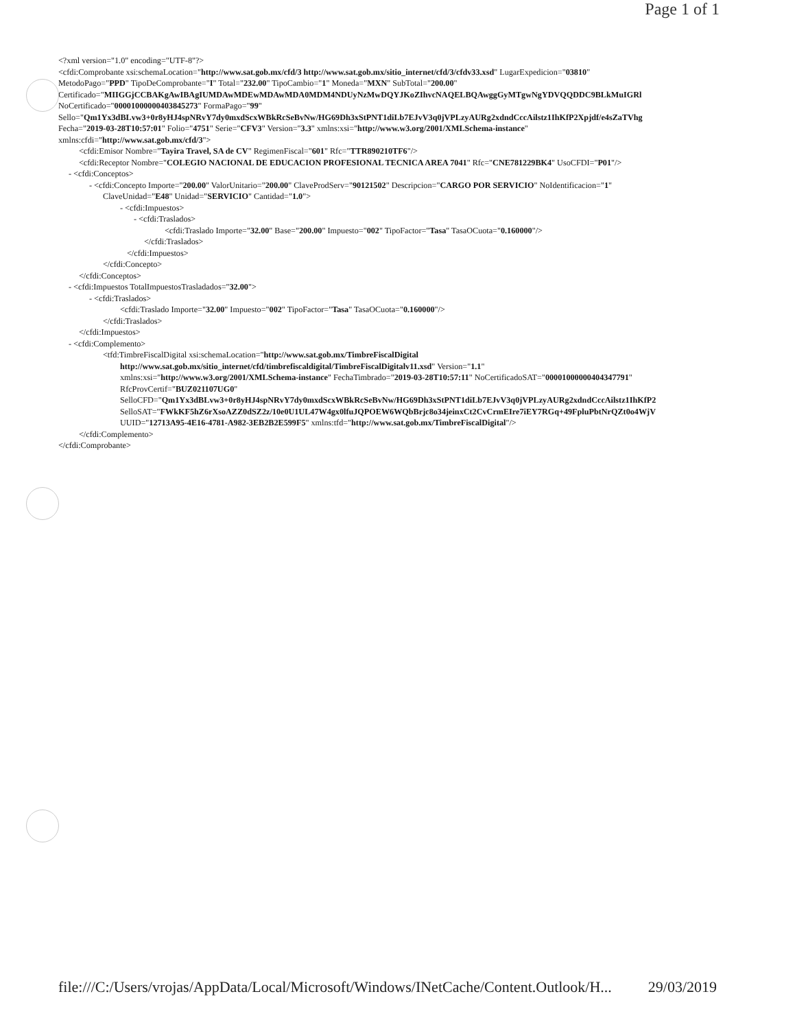Page 1 of 1
<?xml version="1.0" encoding="UTF-8"?>
<cfdi:Comprobante xsi:schemaLocation="http://www.sat.gob.mx/cfd/3 http://www.sat.gob.mx/sitio_internet/cfd/3/cfdv33.xsd" LugarExpedicion="03810"
MetodoPago="PPD" TipoDeComprobante="I" Total="232.00" TipoCambio="1" Moneda="MXN" SubTotal="200.00"
Certificado="MIIGGjCCBAKgAwIBAgIUMDAwMDEwMDAwMDA0MDM4NDUyNzMwDQYJKoZIhvcNAQELBQAwggGyMTgwNgYDVQQDDC9BLkMuIGRl
NoCertificado="00001000000403845273" FormaPago="99"
Sello="Qm1Yx3dBLvw3+0r8yHJ4spNRvY7dy0mxdScxWBkRcSeBvNw/HG69Dh3xStPNT1diLb7EJvV3q0jVPLzyAURg2xdndCccAilstz1IhKfP2Xpjdf/e4sZaTVhg
Fecha="2019-03-28T10:57:01" Folio="4751" Serie="CFV3" Version="3.3" xmlns:xsi="http://www.w3.org/2001/XMLSchema-instance"
xmlns:cfdi="http://www.sat.gob.mx/cfd/3">
<cfdi:Emisor Nombre="Tayira Travel, SA de CV" RegimenFiscal="601" Rfc="TTR890210TF6"/>
<cfdi:Receptor Nombre="COLEGIO NACIONAL DE EDUCACION PROFESIONAL TECNICA AREA 7041" Rfc="CNE781229BK4" UsoCFDI="P01"/>
- <cfdi:Conceptos>
- <cfdi:Concepto Importe="200.00" ValorUnitario="200.00" ClaveProdServ="90121502" Descripcion="CARGO POR SERVICIO" NoIdentificacion="1"
ClaveUnidad="E48" Unidad="SERVICIO" Cantidad="1.0">
- <cfdi:Impuestos>
- <cfdi:Traslados>
<cfdi:Traslado Importe="32.00" Base="200.00" Impuesto="002" TipoFactor="Tasa" TasaOCuota="0.160000"/>
</cfdi:Traslados>
</cfdi:Impuestos>
</cfdi:Concepto>
</cfdi:Conceptos>
- <cfdi:Impuestos TotalImpuestosTrasladados="32.00">
- <cfdi:Traslados>
<cfdi:Traslado Importe="32.00" Impuesto="002" TipoFactor="Tasa" TasaOCuota="0.160000"/>
</cfdi:Traslados>
</cfdi:Impuestos>
- <cfdi:Complemento>
<tfd:TimbreFiscalDigital xsi:schemaLocation="http://www.sat.gob.mx/TimbreFiscalDigital
http://www.sat.gob.mx/sitio_internet/cfd/timbrefiscaldigital/TimbreFiscalDigitalv11.xsd" Version="1.1"
xmlns:xsi="http://www.w3.org/2001/XMLSchema-instance" FechaTimbrado="2019-03-28T10:57:11" NoCertificadoSAT="00001000000404347791"
RfcProvCertif="BUZ021107UG0"
SelloCFD="Qm1Yx3dBLvw3+0r8yHJ4spNRvY7dy0mxdScxWBkRcSeBvNw/HG69Dh3xStPNT1diLb7EJvV3q0jVPLzyAURg2xdndCccAilstz1IhKfP2
SelloSAT="FWkKF5hZ6rXsoAZZ0dSZ2z/10e0U1UL47W4gx0lfuJQPOEW6WQbBrjc8o34jeinxCt2CvCrmEIre7iEY7RGq+49FpluPbtNrQZt0o4WjV
UUID="12713A95-4E16-4781-A982-3EB2B2E599F5" xmlns:tfd="http://www.sat.gob.mx/TimbreFiscalDigital"/>
</cfdi:Complemento>
</cfdi:Comprobante>
file:///C:/Users/vrojas/AppData/Local/Microsoft/Windows/INetCache/Content.Outlook/H... 29/03/2019